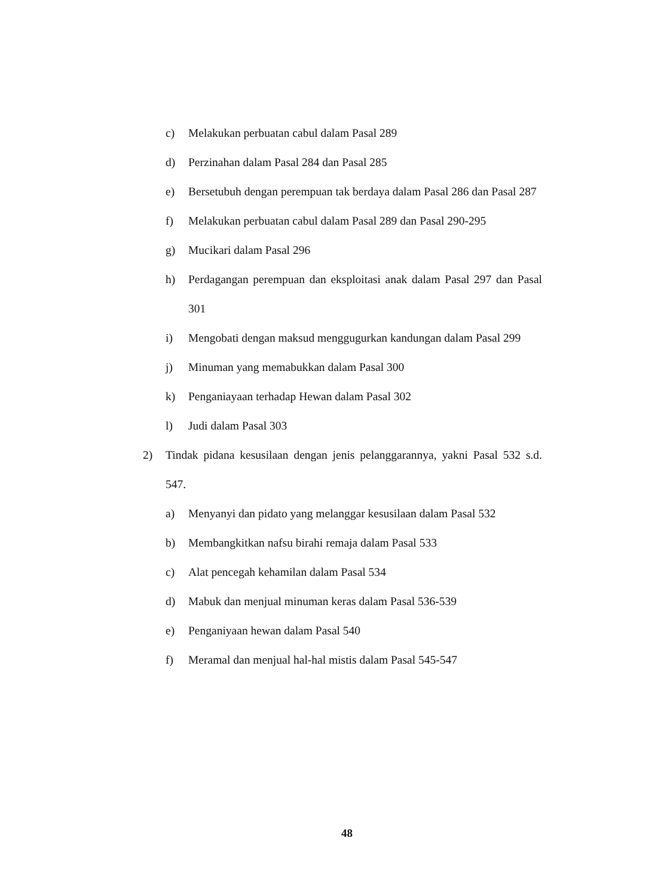c) Melakukan perbuatan cabul dalam Pasal 289
d) Perzinahan dalam Pasal 284 dan Pasal 285
e) Bersetubuh dengan perempuan tak berdaya dalam Pasal 286 dan Pasal 287
f) Melakukan perbuatan cabul dalam Pasal 289 dan Pasal 290-295
g) Mucikari dalam Pasal 296
h) Perdagangan perempuan dan eksploitasi anak dalam Pasal 297 dan Pasal 301
i) Mengobati dengan maksud menggugurkan kandungan dalam Pasal 299
j) Minuman yang memabukkan dalam Pasal 300
k) Penganiayaan terhadap Hewan dalam Pasal 302
l) Judi dalam Pasal 303
2) Tindak pidana kesusilaan dengan jenis pelanggarannya, yakni Pasal 532 s.d. 547.
a) Menyanyi dan pidato yang melanggar kesusilaan dalam Pasal 532
b) Membangkitkan nafsu birahi remaja dalam Pasal 533
c) Alat pencegah kehamilan dalam Pasal 534
d) Mabuk dan menjual minuman keras dalam Pasal 536-539
e) Penganiyaan hewan dalam Pasal 540
f) Meramal dan menjual hal-hal mistis dalam Pasal 545-547
48